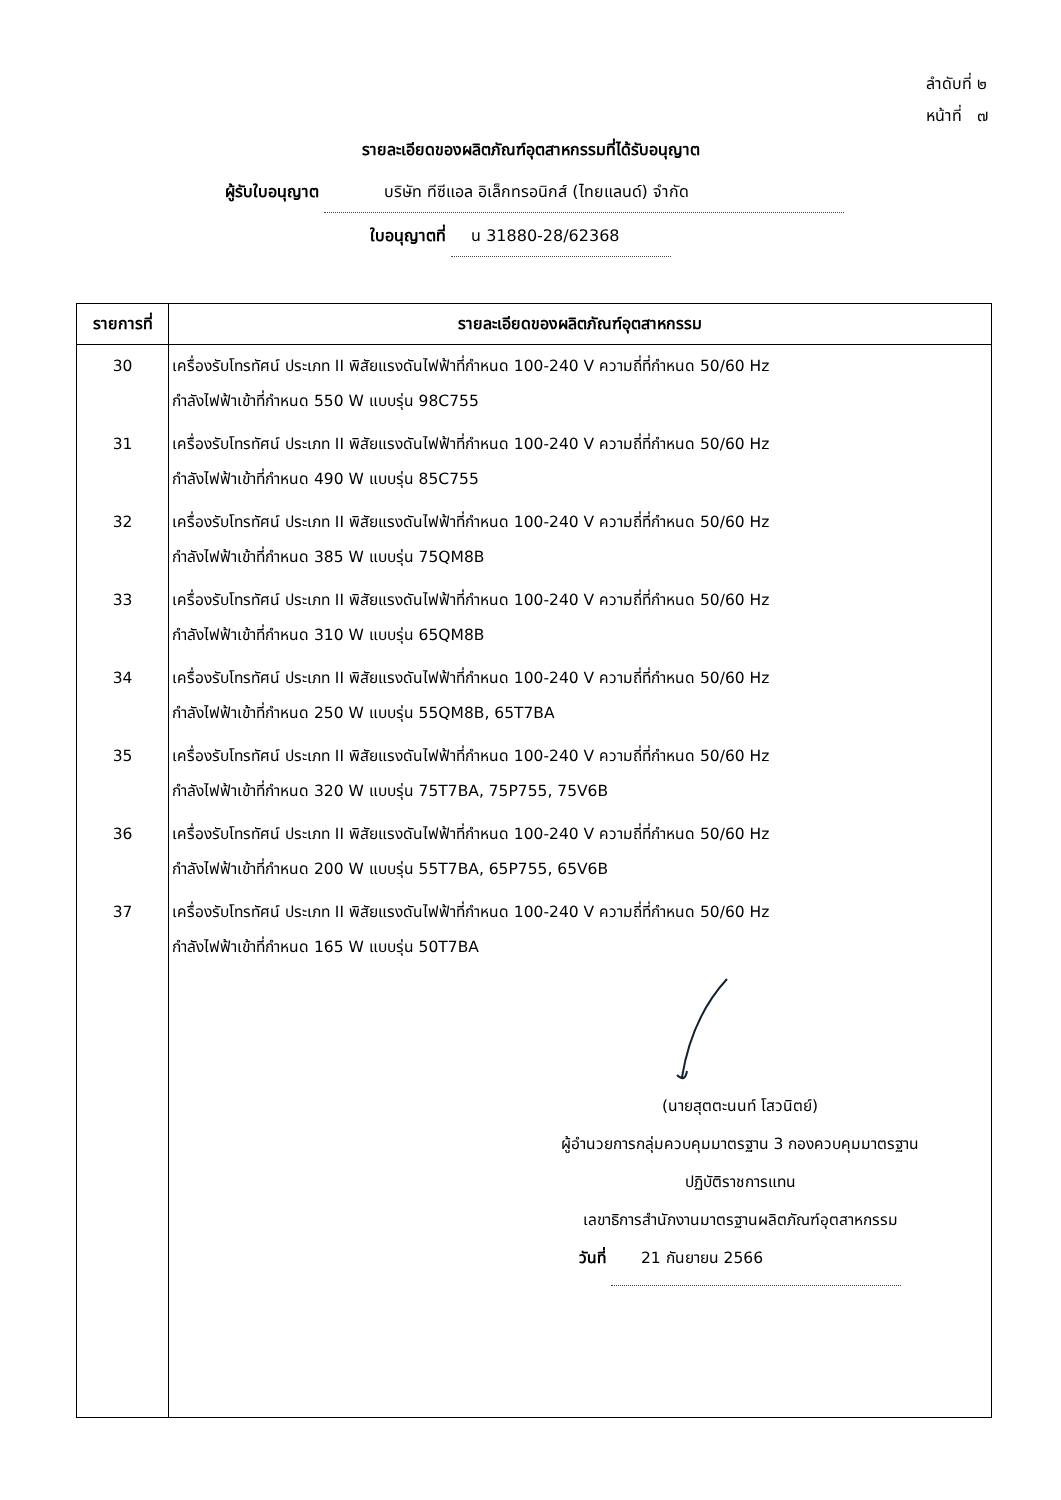ลำดับที่ ๒
หน้าที่ ๗
รายละเอียดของผลิตภัณฑ์อุตสาหกรรมที่ได้รับอนุญาต
ผู้รับใบอนุญาต บริษัท ทีซีแอล อิเล็กทรอนิกส์ (ไทยแลนด์) จำกัด
ใบอนุญาตที่ น 31880-28/62368
| รายการที่ | รายละเอียดของผลิตภัณฑ์อุตสาหกรรม |
| --- | --- |
| 30 | เครื่องรับโทรทัศน์ ประเภท II พิสัยแรงดันไฟฟ้าที่กำหนด 100-240 V ความถี่ที่กำหนด 50/60 Hz กำลังไฟฟ้าเข้าที่กำหนด 550 W แบบรุ่น 98C755 |
| 31 | เครื่องรับโทรทัศน์ ประเภท II พิสัยแรงดันไฟฟ้าที่กำหนด 100-240 V ความถี่ที่กำหนด 50/60 Hz กำลังไฟฟ้าเข้าที่กำหนด 490 W แบบรุ่น 85C755 |
| 32 | เครื่องรับโทรทัศน์ ประเภท II พิสัยแรงดันไฟฟ้าที่กำหนด 100-240 V ความถี่ที่กำหนด 50/60 Hz กำลังไฟฟ้าเข้าที่กำหนด 385 W แบบรุ่น 75QM8B |
| 33 | เครื่องรับโทรทัศน์ ประเภท II พิสัยแรงดันไฟฟ้าที่กำหนด 100-240 V ความถี่ที่กำหนด 50/60 Hz กำลังไฟฟ้าเข้าที่กำหนด 310 W แบบรุ่น 65QM8B |
| 34 | เครื่องรับโทรทัศน์ ประเภท II พิสัยแรงดันไฟฟ้าที่กำหนด 100-240 V ความถี่ที่กำหนด 50/60 Hz กำลังไฟฟ้าเข้าที่กำหนด 250 W แบบรุ่น 55QM8B, 65T7BA |
| 35 | เครื่องรับโทรทัศน์ ประเภท II พิสัยแรงดันไฟฟ้าที่กำหนด 100-240 V ความถี่ที่กำหนด 50/60 Hz กำลังไฟฟ้าเข้าที่กำหนด 320 W แบบรุ่น 75T7BA, 75P755, 75V6B |
| 36 | เครื่องรับโทรทัศน์ ประเภท II พิสัยแรงดันไฟฟ้าที่กำหนด 100-240 V ความถี่ที่กำหนด 50/60 Hz กำลังไฟฟ้าเข้าที่กำหนด 200 W แบบรุ่น 55T7BA, 65P755, 65V6B |
| 37 | เครื่องรับโทรทัศน์ ประเภท II พิสัยแรงดันไฟฟ้าที่กำหนด 100-240 V ความถี่ที่กำหนด 50/60 Hz กำลังไฟฟ้าเข้าที่กำหนด 165 W แบบรุ่น 50T7BA |
| | (นายสุตตะนนท์ โสวนิตย์) ผู้อำนวยการกลุ่มควบคุมมาตรฐาน 3 กองควบคุมมาตรฐาน ปฏิบัติราชการแทน เลขาธิการสำนักงานมาตรฐานผลิตภัณฑ์อุตสาหกรรม วันที่ 21 กันยายน 2566 |